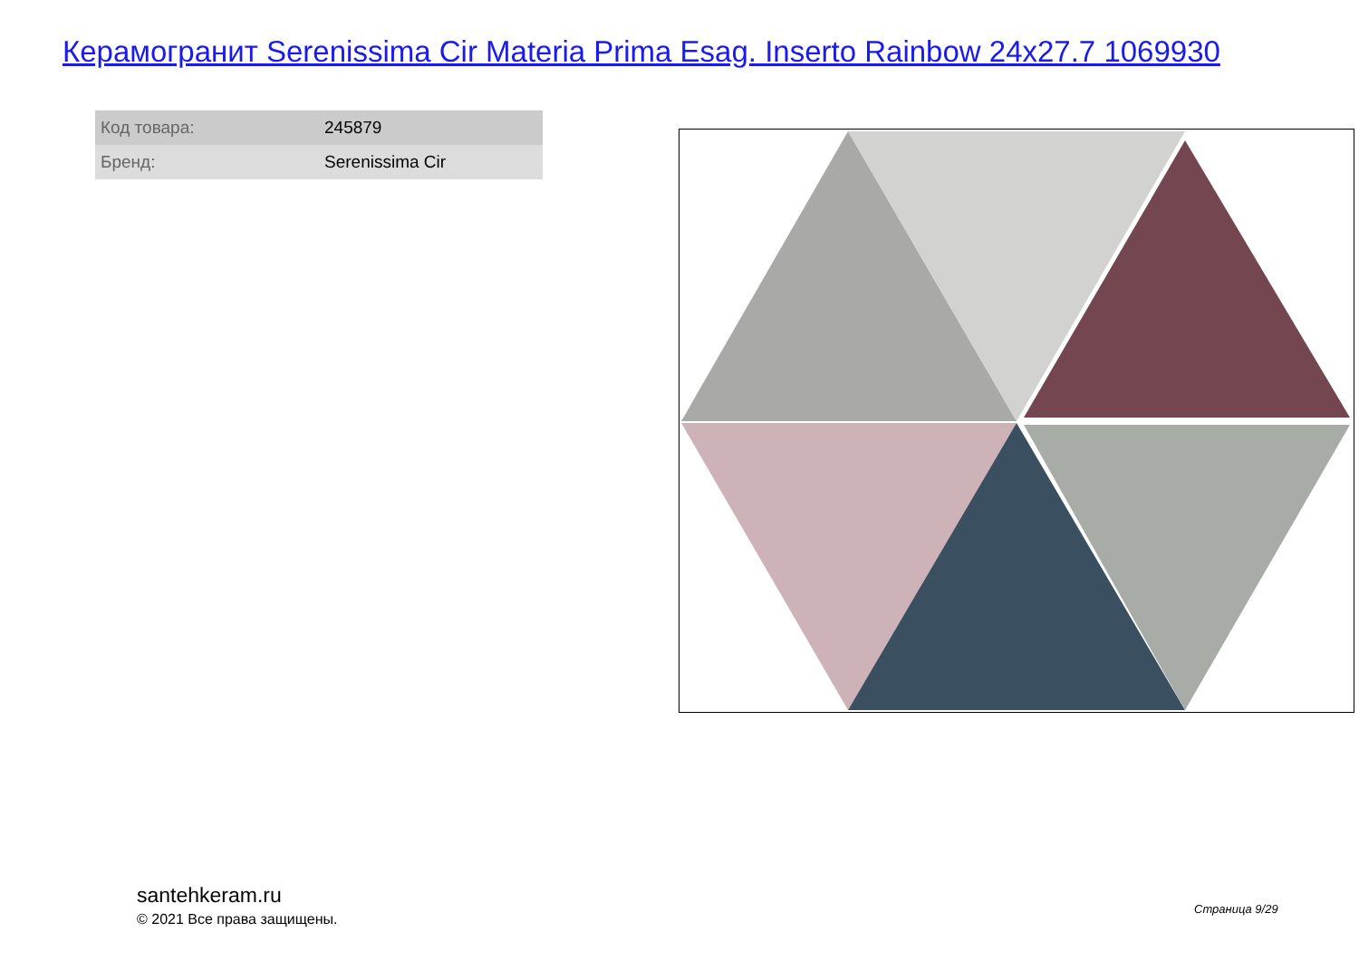Керамогранит Serenissima Cir Materia Prima Esag. Inserto Rainbow 24x27.7 1069930
| Код товара: | 245879 |
| Бренд: | Serenissima Cir |
santehkeram.ru
© 2021 Все права защищены.
Страница 9/29